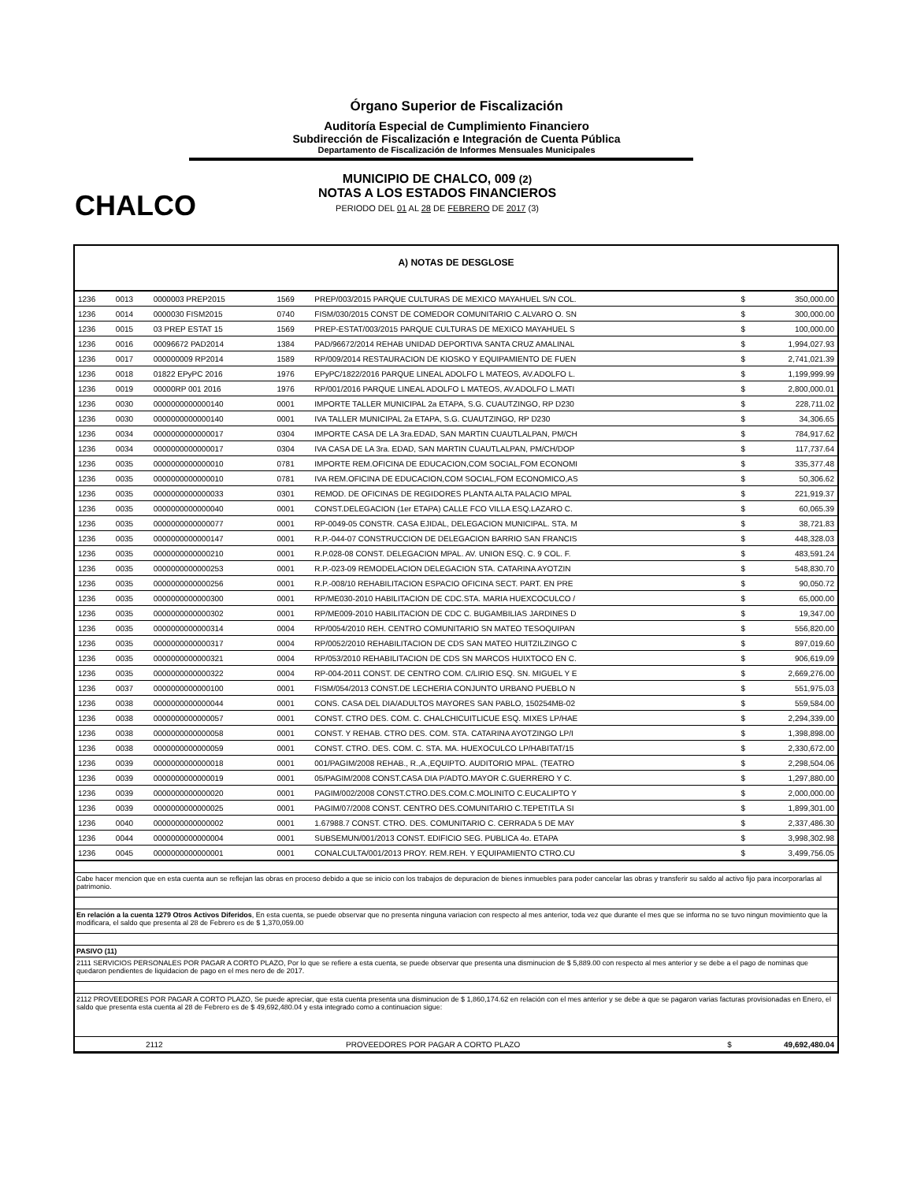CHALCO
Órgano Superior de Fiscalización
Auditoría Especial de Cumplimiento Financiero
Subdirección de Fiscalización e Integración de Cuenta Pública
Departamento de Fiscalización de Informes Mensuales Municipales
MUNICIPIO DE CHALCO, 009 (2)
NOTAS A LOS ESTADOS FINANCIEROS
PERIODO DEL 01 AL 28 DE FEBRERO DE 2017 (3)
A) NOTAS DE DESGLOSE
| 1236 | 0013 | 0000003 PREP2015 | 1569 | PREP/003/2015 PARQUE CULTURAS DE MEXICO MAYAHUEL S/N COL. | $ | 350,000.00 |
| 1236 | 0014 | 0000030 FISM2015 | 0740 | FISM/030/2015 CONST DE COMEDOR COMUNITARIO C.ALVARO O. SN | $ | 300,000.00 |
| 1236 | 0015 | 03 PREP ESTAT 15 | 1569 | PREP-ESTAT/003/2015 PARQUE CULTURAS DE MEXICO MAYAHUEL S | $ | 100,000.00 |
| 1236 | 0016 | 00096672 PAD2014 | 1384 | PAD/96672/2014 REHAB UNIDAD DEPORTIVA SANTA CRUZ AMALINAL | $ | 1,994,027.93 |
| 1236 | 0017 | 000000009 RP2014 | 1589 | RP/009/2014 RESTAURACION DE KIOSKO Y EQUIPAMIENTO DE FUEN | $ | 2,741,021.39 |
| 1236 | 0018 | 01822 EPyPC 2016 | 1976 | EPyPC/1822/2016 PARQUE LINEAL ADOLFO L MATEOS, AV.ADOLFO L. | $ | 1,199,999.99 |
| 1236 | 0019 | 00000RP 001 2016 | 1976 | RP/001/2016 PARQUE LINEAL ADOLFO L MATEOS, AV.ADOLFO L.MATI | $ | 2,800,000.01 |
| 1236 | 0030 | 0000000000000140 | 0001 | IMPORTE TALLER MUNICIPAL 2a ETAPA, S.G. CUAUTZINGO, RP D230 | $ | 228,711.02 |
| 1236 | 0030 | 0000000000000140 | 0001 | IVA TALLER MUNICIPAL 2a ETAPA, S.G. CUAUTZINGO, RP D230 | $ | 34,306.65 |
| 1236 | 0034 | 0000000000000017 | 0304 | IMPORTE CASA DE LA 3ra.EDAD, SAN MARTIN CUAUTLALPAN, PM/CH | $ | 784,917.62 |
| 1236 | 0034 | 0000000000000017 | 0304 | IVA CASA DE LA 3ra. EDAD, SAN MARTIN CUAUTLALPAN, PM/CH/DOP | $ | 117,737.64 |
| 1236 | 0035 | 0000000000000010 | 0781 | IMPORTE REM.OFICINA DE EDUCACION,COM SOCIAL,FOM ECONOMI | $ | 335,377.48 |
| 1236 | 0035 | 0000000000000010 | 0781 | IVA REM.OFICINA DE EDUCACION,COM SOCIAL,FOM ECONOMICO,AS | $ | 50,306.62 |
| 1236 | 0035 | 0000000000000033 | 0301 | REMOD. DE OFICINAS DE REGIDORES PLANTA ALTA PALACIO MPAL | $ | 221,919.37 |
| 1236 | 0035 | 0000000000000040 | 0001 | CONST.DELEGACION (1er ETAPA) CALLE FCO VILLA ESQ.LAZARO C. | $ | 60,065.39 |
| 1236 | 0035 | 0000000000000077 | 0001 | RP-0049-05 CONSTR. CASA EJIDAL, DELEGACION MUNICIPAL. STA. M | $ | 38,721.83 |
| 1236 | 0035 | 0000000000000147 | 0001 | R.P.-044-07 CONSTRUCCION DE DELEGACION BARRIO SAN FRANCIS | $ | 448,328.03 |
| 1236 | 0035 | 0000000000000210 | 0001 | R.P.028-08 CONST. DELEGACION MPAL. AV. UNION ESQ. C. 9 COL. F. | $ | 483,591.24 |
| 1236 | 0035 | 0000000000000253 | 0001 | R.P.-023-09 REMODELACION DELEGACION STA. CATARINA AYOTZIN | $ | 548,830.70 |
| 1236 | 0035 | 0000000000000256 | 0001 | R.P.-008/10 REHABILITACION ESPACIO OFICINA SECT. PART. EN PRE | $ | 90,050.72 |
| 1236 | 0035 | 0000000000000300 | 0001 | RP/ME030-2010 HABILITACION DE CDC.STA. MARIA HUEXCOCULCO / | $ | 65,000.00 |
| 1236 | 0035 | 0000000000000302 | 0001 | RP/ME009-2010 HABILITACION DE CDC C. BUGAMBILIAS JARDINES D | $ | 19,347.00 |
| 1236 | 0035 | 0000000000000314 | 0004 | RP/0054/2010 REH. CENTRO COMUNITARIO SN MATEO TESOQUIPAN | $ | 556,820.00 |
| 1236 | 0035 | 0000000000000317 | 0004 | RP/0052/2010 REHABILITACION DE CDS SAN MATEO HUITZILZINGO C | $ | 897,019.60 |
| 1236 | 0035 | 0000000000000321 | 0004 | RP/053/2010 REHABILITACION DE CDS SN MARCOS HUIXTOCO EN C. | $ | 906,619.09 |
| 1236 | 0035 | 0000000000000322 | 0004 | RP-004-2011 CONST. DE CENTRO COM. C/LIRIO ESQ. SN. MIGUEL Y E | $ | 2,669,276.00 |
| 1236 | 0037 | 0000000000000100 | 0001 | FISM/054/2013 CONST.DE LECHERIA CONJUNTO URBANO PUEBLO N | $ | 551,975.03 |
| 1236 | 0038 | 0000000000000044 | 0001 | CONS. CASA DEL DIA/ADULTOS MAYORES SAN PABLO, 150254MB-02 | $ | 559,584.00 |
| 1236 | 0038 | 0000000000000057 | 0001 | CONST. CTRO DES. COM. C. CHALCHICUITLICUE ESQ. MIXES LP/HAE | $ | 2,294,339.00 |
| 1236 | 0038 | 0000000000000058 | 0001 | CONST. Y REHAB. CTRO DES. COM. STA. CATARINA AYOTZINGO LP/I | $ | 1,398,898.00 |
| 1236 | 0038 | 0000000000000059 | 0001 | CONST. CTRO. DES. COM. C. STA. MA. HUEXOCULCO LP/HABITAT/15 | $ | 2,330,672.00 |
| 1236 | 0039 | 0000000000000018 | 0001 | 001/PAGIM/2008 REHAB., R.,A.,EQUIPTO. AUDITORIO MPAL. (TEATRO | $ | 2,298,504.06 |
| 1236 | 0039 | 0000000000000019 | 0001 | 05/PAGIM/2008 CONST.CASA DIA P/ADTO.MAYOR C.GUERRERO Y C. | $ | 1,297,880.00 |
| 1236 | 0039 | 0000000000000020 | 0001 | PAGIM/002/2008 CONST.CTRO.DES.COM.C.MOLINITO C.EUCALIPTO Y | $ | 2,000,000.00 |
| 1236 | 0039 | 0000000000000025 | 0001 | PAGIM/07/2008 CONST. CENTRO DES.COMUNITARIO C.TEPETITLA SI | $ | 1,899,301.00 |
| 1236 | 0040 | 0000000000000002 | 0001 | 1.67988.7 CONST. CTRO. DES. COMUNITARIO C. CERRADA 5 DE MAY | $ | 2,337,486.30 |
| 1236 | 0044 | 0000000000000004 | 0001 | SUBSEMUN/001/2013 CONST. EDIFICIO SEG. PUBLICA 4o. ETAPA | $ | 3,998,302.98 |
| 1236 | 0045 | 0000000000000001 | 0001 | CONALCULTA/001/2013 PROY. REM.REH. Y EQUIPAMIENTO CTRO.CU | $ | 3,499,756.05 |
Cabe hacer mencion que en esta cuenta aun se reflejan las obras en proceso debido a que se inicio con los trabajos de depuracion de bienes inmuebles para poder cancelar las obras y transferir su saldo al activo fijo para incorporarlas al patrimonio.
En relación a la cuenta 1279 Otros Activos Diferidos, En esta cuenta, se puede observar que no presenta ninguna variacion con respecto al mes anterior, toda vez que durante el mes que se informa no se tuvo ningun movimiento que la modificara, el saldo que presenta al 28 de Febrero es de $ 1,370,059.00
PASIVO (11)
2111 SERVICIOS PERSONALES POR PAGAR A CORTO PLAZO, Por lo que se refiere a esta cuenta, se puede observar que presenta una disminucion de $ 5,889.00 con respecto al mes anterior y se debe a el pago de nominas que quedaron pendientes de liquidacion de pago en el mes nero de de 2017.
2112 PROVEEDORES POR PAGAR A CORTO PLAZO, Se puede apreciar, que esta cuenta presenta una disminucion de $ 1,860,174.62 en relación con el mes anterior y se debe a que se pagaron varias facturas provisionadas en Enero, el saldo que presenta esta cuenta al 28 de Febrero es de $ 49,692,480.04 y esta integrado como a continuacion sigue:
| 2112 | PROVEEDORES POR PAGAR A CORTO PLAZO | $ | 49,692,480.04 |